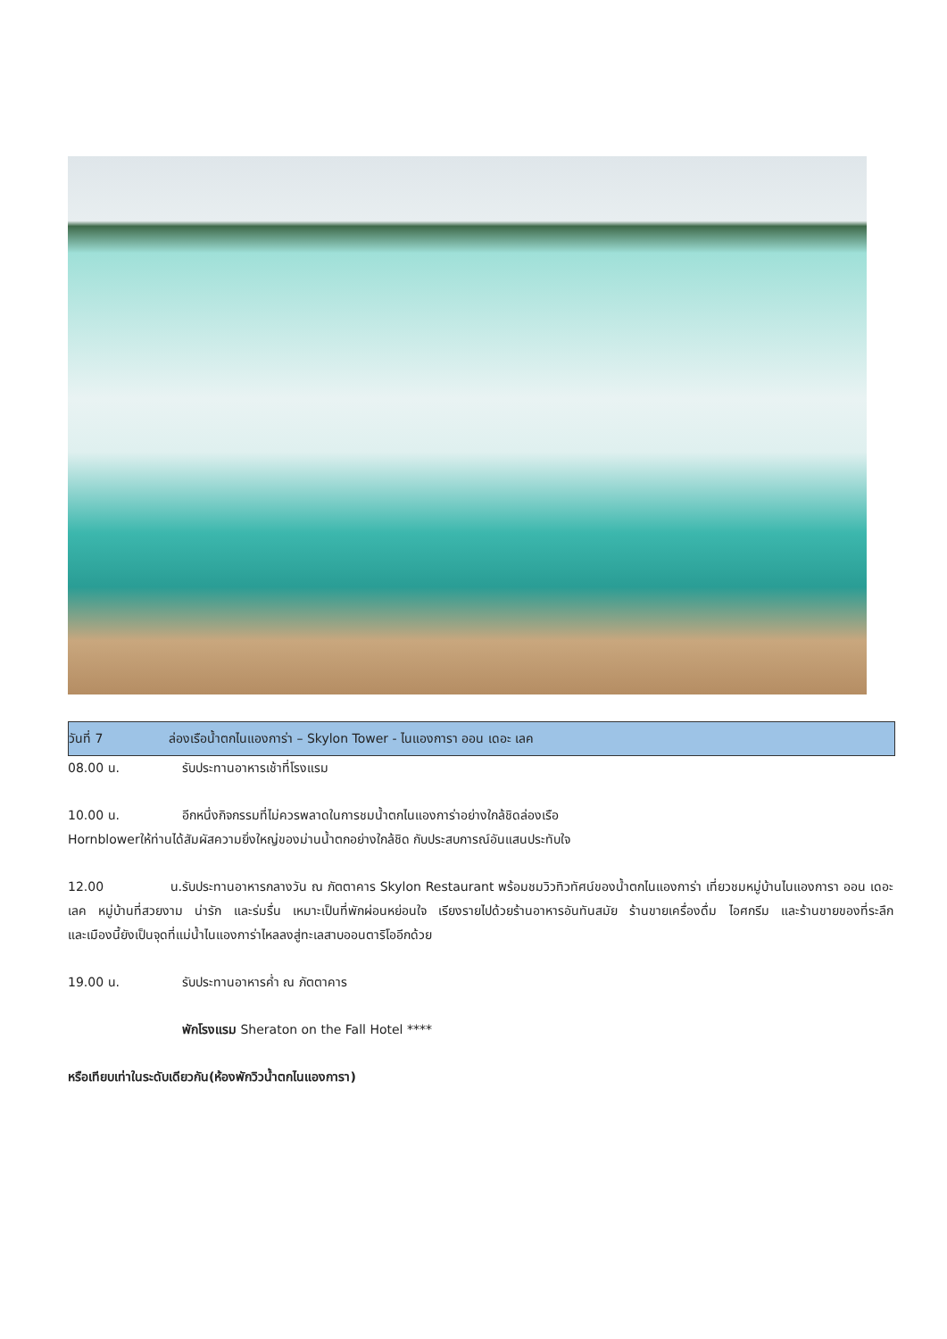วันที่ 7 ล่องเรือน้ำตกไนแองการ่า – Skylon Tower - ไนแองการา ออน เดอะ เลค
08.00 น. รับประทานอาหารเช้าที่โรงแรม
10.00 น. อีกหนึ่งกิจกรรมที่ไม่ควรพลาดในการชมน้ำตกไนแองการ่าอย่างใกล้ชิดล่องเรือ
Hornblowerให้ท่านได้สัมผัสความยิ่งใหญ่ของม่านน้ำตกอย่างใกล้ชิด กับประสบการณ์อันแสนประทับใจ
12.00 น. รับประทานอาหารกลางวัน ณ ภัตตาคาร Skylon Restaurant พร้อมชมวิวทิวทัศน์ของน้ำตกไนแองการ่า เที่ยวชมหมู่บ้านไนแองการา ออน เดอะ เลค หมู่บ้านที่สวยงาม น่ารัก และร่มรื่น เหมาะเป็นที่พักผ่อนหย่อนใจ เรียงรายไปด้วยร้านอาหารอันทันสมัย ร้านขายเครื่องดื่ม ไอศกรีม และร้านขายของที่ระลึก
และเมืองนี้ยังเป็นจุดที่แม่น้ำไนแองการ่าไหลลงสู่ทะเลสาบออนตาริโออีกด้วย
19.00 น. รับประทานอาหารค่ำ ณ ภัตตาคาร
พักโรงแรม Sheraton on the Fall Hotel ****
หรือเทียบเท่าในระดับเดียวกัน(ห้องพักวิวน้ำตกไนแองการา)